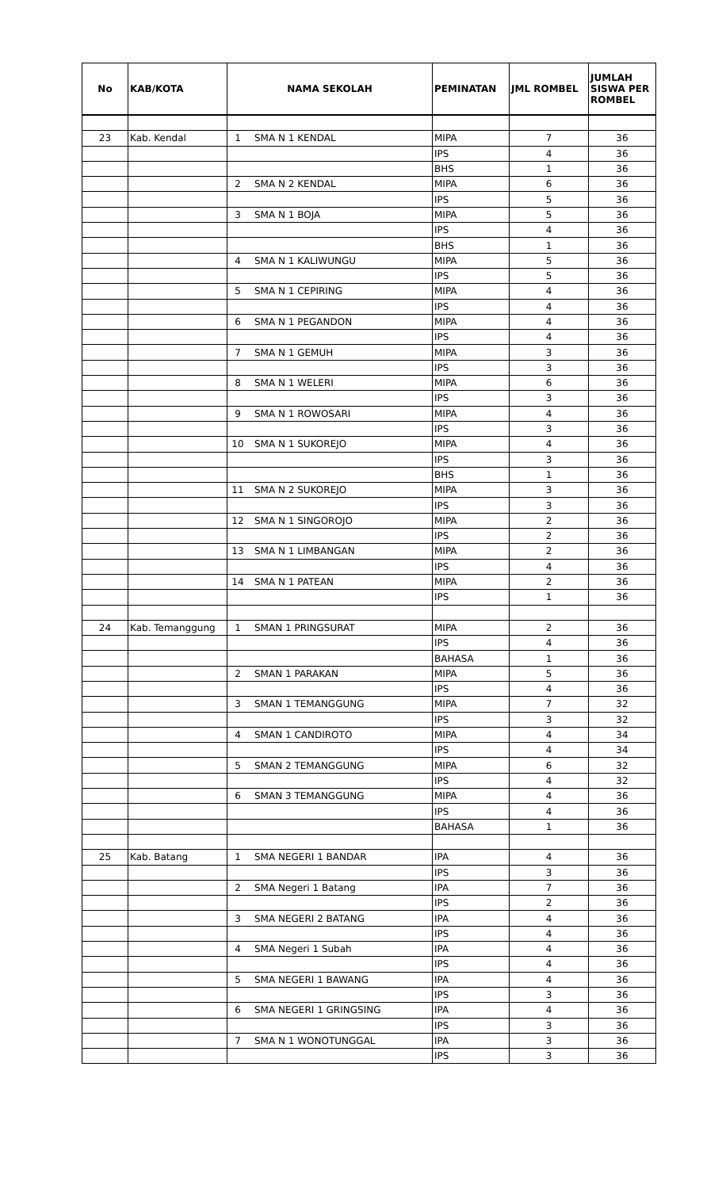| No | KAB/KOTA | NAMA SEKOLAH | | PEMINATAN | JML ROMBEL | JUMLAH SISWA PER ROMBEL |
| --- | --- | --- | --- | --- | --- | --- |
| 23 | Kab. Kendal | 1 | SMA N 1 KENDAL | MIPA | 7 | 36 |
| | | | | IPS | 4 | 36 |
| | | | | BHS | 1 | 36 |
| | | 2 | SMA N 2 KENDAL | MIPA | 6 | 36 |
| | | | | IPS | 5 | 36 |
| | | 3 | SMA N 1 BOJA | MIPA | 5 | 36 |
| | | | | IPS | 4 | 36 |
| | | | | BHS | 1 | 36 |
| | | 4 | SMA N 1 KALIWUNGU | MIPA | 5 | 36 |
| | | | | IPS | 5 | 36 |
| | | 5 | SMA N 1 CEPIRING | MIPA | 4 | 36 |
| | | | | IPS | 4 | 36 |
| | | 6 | SMA N 1 PEGANDON | MIPA | 4 | 36 |
| | | | | IPS | 4 | 36 |
| | | 7 | SMA N 1 GEMUH | MIPA | 3 | 36 |
| | | | | IPS | 3 | 36 |
| | | 8 | SMA N 1 WELERI | MIPA | 6 | 36 |
| | | | | IPS | 3 | 36 |
| | | 9 | SMA N 1 ROWOSARI | MIPA | 4 | 36 |
| | | | | IPS | 3 | 36 |
| | | 10 | SMA N 1 SUKOREJO | MIPA | 4 | 36 |
| | | | | IPS | 3 | 36 |
| | | | | BHS | 1 | 36 |
| | | 11 | SMA N 2 SUKOREJO | MIPA | 3 | 36 |
| | | | | IPS | 3 | 36 |
| | | 12 | SMA N 1 SINGOROJO | MIPA | 2 | 36 |
| | | | | IPS | 2 | 36 |
| | | 13 | SMA N 1 LIMBANGAN | MIPA | 2 | 36 |
| | | | | IPS | 4 | 36 |
| | | 14 | SMA N 1 PATEAN | MIPA | 2 | 36 |
| | | | | IPS | 1 | 36 |
| 24 | Kab. Temanggung | 1 | SMAN 1 PRINGSURAT | MIPA | 2 | 36 |
| | | | | IPS | 4 | 36 |
| | | | | BAHASA | 1 | 36 |
| | | 2 | SMAN 1 PARAKAN | MIPA | 5 | 36 |
| | | | | IPS | 4 | 36 |
| | | 3 | SMAN 1 TEMANGGUNG | MIPA | 7 | 32 |
| | | | | IPS | 3 | 32 |
| | | 4 | SMAN 1 CANDIROTO | MIPA | 4 | 34 |
| | | | | IPS | 4 | 34 |
| | | 5 | SMAN 2 TEMANGGUNG | MIPA | 6 | 32 |
| | | | | IPS | 4 | 32 |
| | | 6 | SMAN 3 TEMANGGUNG | MIPA | 4 | 36 |
| | | | | IPS | 4 | 36 |
| | | | | BAHASA | 1 | 36 |
| 25 | Kab. Batang | 1 | SMA NEGERI 1 BANDAR | IPA | 4 | 36 |
| | | | | IPS | 3 | 36 |
| | | 2 | SMA Negeri 1 Batang | IPA | 7 | 36 |
| | | | | IPS | 2 | 36 |
| | | 3 | SMA NEGERI 2 BATANG | IPA | 4 | 36 |
| | | | | IPS | 4 | 36 |
| | | 4 | SMA Negeri 1 Subah | IPA | 4 | 36 |
| | | | | IPS | 4 | 36 |
| | | 5 | SMA NEGERI 1 BAWANG | IPA | 4 | 36 |
| | | | | IPS | 3 | 36 |
| | | 6 | SMA NEGERI 1 GRINGSING | IPA | 4 | 36 |
| | | | | IPS | 3 | 36 |
| | | 7 | SMA N 1 WONOTUNGGAL | IPA | 3 | 36 |
| | | | | IPS | 3 | 36 |